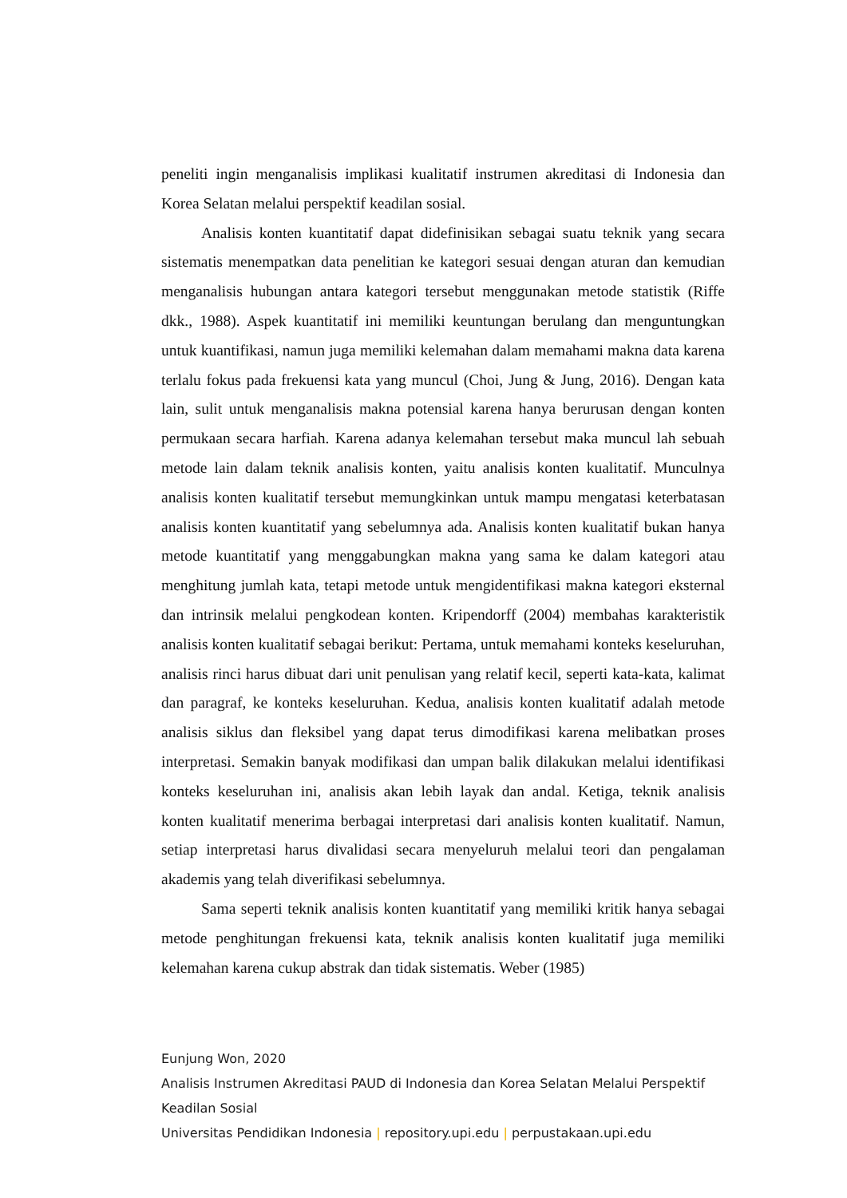peneliti ingin menganalisis implikasi kualitatif instrumen akreditasi di Indonesia dan Korea Selatan melalui perspektif keadilan sosial.
Analisis konten kuantitatif dapat didefinisikan sebagai suatu teknik yang secara sistematis menempatkan data penelitian ke kategori sesuai dengan aturan dan kemudian menganalisis hubungan antara kategori tersebut menggunakan metode statistik (Riffe dkk., 1988). Aspek kuantitatif ini memiliki keuntungan berulang dan menguntungkan untuk kuantifikasi, namun juga memiliki kelemahan dalam memahami makna data karena terlalu fokus pada frekuensi kata yang muncul (Choi, Jung & Jung, 2016). Dengan kata lain, sulit untuk menganalisis makna potensial karena hanya berurusan dengan konten permukaan secara harfiah. Karena adanya kelemahan tersebut maka muncul lah sebuah metode lain dalam teknik analisis konten, yaitu analisis konten kualitatif. Munculnya analisis konten kualitatif tersebut memungkinkan untuk mampu mengatasi keterbatasan analisis konten kuantitatif yang sebelumnya ada. Analisis konten kualitatif bukan hanya metode kuantitatif yang menggabungkan makna yang sama ke dalam kategori atau menghitung jumlah kata, tetapi metode untuk mengidentifikasi makna kategori eksternal dan intrinsik melalui pengkodean konten. Kripendorff (2004) membahas karakteristik analisis konten kualitatif sebagai berikut: Pertama, untuk memahami konteks keseluruhan, analisis rinci harus dibuat dari unit penulisan yang relatif kecil, seperti kata-kata, kalimat dan paragraf, ke konteks keseluruhan. Kedua, analisis konten kualitatif adalah metode analisis siklus dan fleksibel yang dapat terus dimodifikasi karena melibatkan proses interpretasi. Semakin banyak modifikasi dan umpan balik dilakukan melalui identifikasi konteks keseluruhan ini, analisis akan lebih layak dan andal. Ketiga, teknik analisis konten kualitatif menerima berbagai interpretasi dari analisis konten kualitatif. Namun, setiap interpretasi harus divalidasi secara menyeluruh melalui teori dan pengalaman akademis yang telah diverifikasi sebelumnya.
Sama seperti teknik analisis konten kuantitatif yang memiliki kritik hanya sebagai metode penghitungan frekuensi kata, teknik analisis konten kualitatif juga memiliki kelemahan karena cukup abstrak dan tidak sistematis. Weber (1985)
Eunjung Won, 2020
Analisis Instrumen Akreditasi PAUD di Indonesia dan Korea Selatan Melalui Perspektif Keadilan Sosial
Universitas Pendidikan Indonesia | repository.upi.edu | perpustakaan.upi.edu